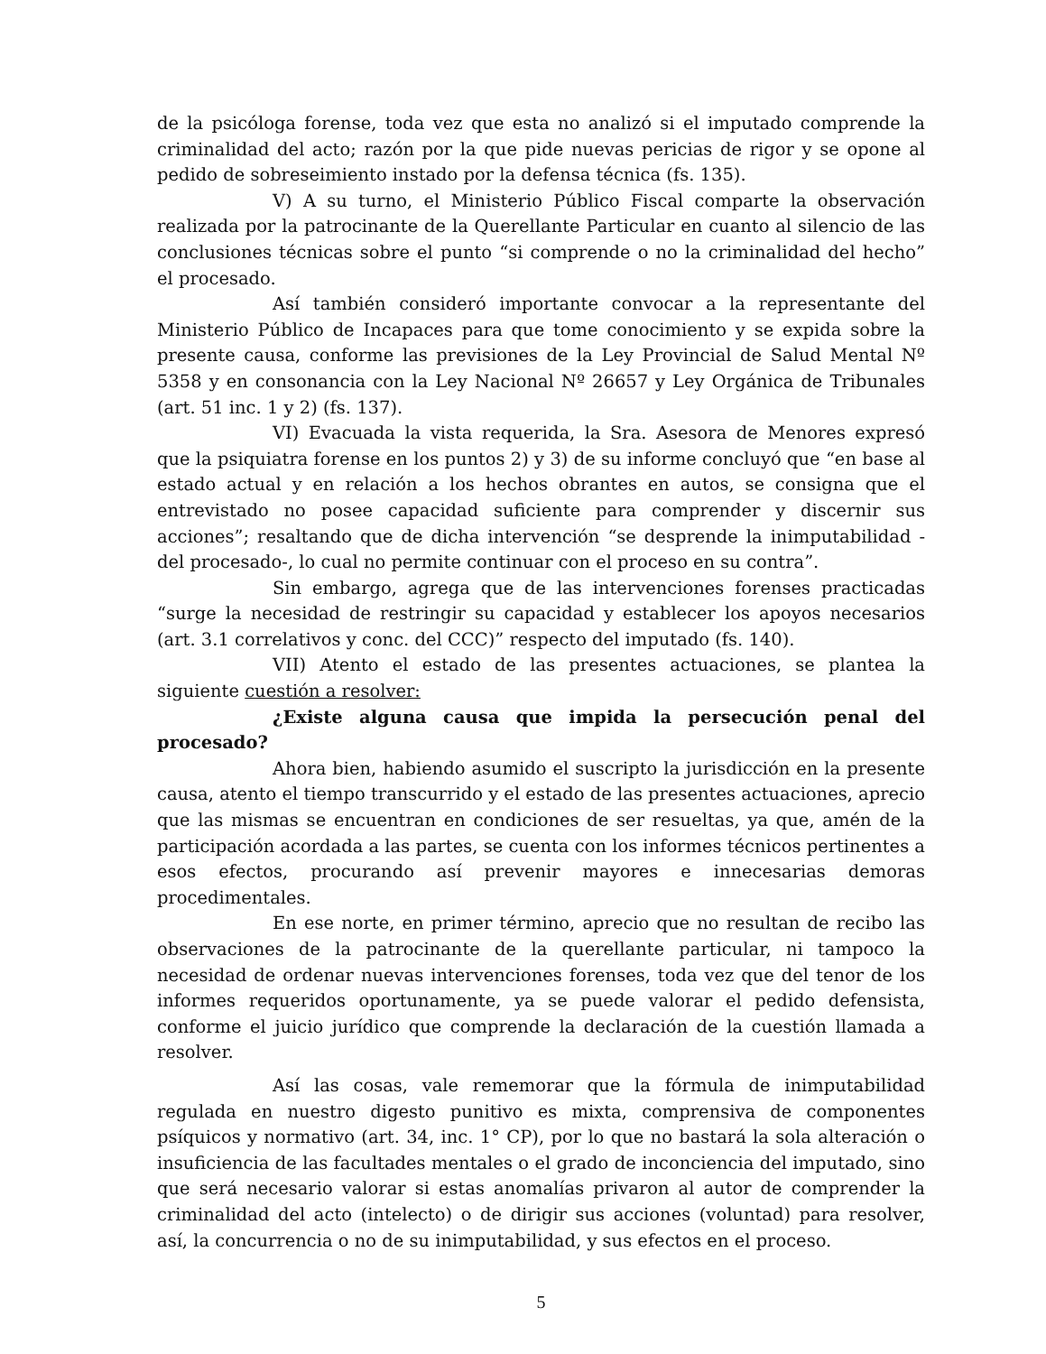de la psicóloga forense, toda vez que esta no analizó si el imputado comprende la criminalidad del acto; razón por la que pide nuevas pericias de rigor y se opone al pedido de sobreseimiento instado por la defensa técnica (fs. 135).
V) A su turno, el Ministerio Público Fiscal comparte la observación realizada por la patrocinante de la Querellante Particular en cuanto al silencio de las conclusiones técnicas sobre el punto “si comprende o no la criminalidad del hecho” el procesado.
Así también consideró importante convocar a la representante del Ministerio Público de Incapaces para que tome conocimiento y se expida sobre la presente causa, conforme las previsiones de la Ley Provincial de Salud Mental Nº 5358 y en consonancia con la Ley Nacional Nº 26657 y Ley Orgánica de Tribunales (art. 51 inc. 1 y 2) (fs. 137).
VI) Evacuada la vista requerida, la Sra. Asesora de Menores expresó que la psiquiatra forense en los puntos 2) y 3) de su informe concluyó que “en base al estado actual y en relación a los hechos obrantes en autos, se consigna que el entrevistado no posee capacidad suficiente para comprender y discernir sus acciones”; resaltando que de dicha intervención “se desprende la inimputabilidad -del procesado-, lo cual no permite continuar con el proceso en su contra”.
Sin embargo, agrega que de las intervenciones forenses practicadas “surge la necesidad de restringir su capacidad y establecer los apoyos necesarios (art. 3.1 correlativos y conc. del CCC)” respecto del imputado (fs. 140).
VII) Atento el estado de las presentes actuaciones, se plantea la siguiente cuestión a resolver:
¿Existe alguna causa que impida la persecución penal del procesado?
Ahora bien, habiendo asumido el suscripto la jurisdicción en la presente causa, atento el tiempo transcurrido y el estado de las presentes actuaciones, aprecio que las mismas se encuentran en condiciones de ser resueltas, ya que, amén de la participación acordada a las partes, se cuenta con los informes técnicos pertinentes a esos efectos, procurando así prevenir mayores e innecesarias demoras procedimentales.
En ese norte, en primer término, aprecio que no resultan de recibo las observaciones de la patrocinante de la querellante particular, ni tampoco la necesidad de ordenar nuevas intervenciones forenses, toda vez que del tenor de los informes requeridos oportunamente, ya se puede valorar el pedido defensista, conforme el juicio jurídico que comprende la declaración de la cuestión llamada a resolver.
Así las cosas, vale rememorar que la fórmula de inimputabilidad regulada en nuestro digesto punitivo es mixta, comprensiva de componentes psíquicos y normativo (art. 34, inc. 1° CP), por lo que no bastará la sola alteración o insuficiencia de las facultades mentales o el grado de inconciencia del imputado, sino que será necesario valorar si estas anomalías privaron al autor de comprender la criminalidad del acto (intelecto) o de dirigir sus acciones (voluntad) para resolver, así, la concurrencia o no de su inimputabilidad, y sus efectos en el proceso.
5